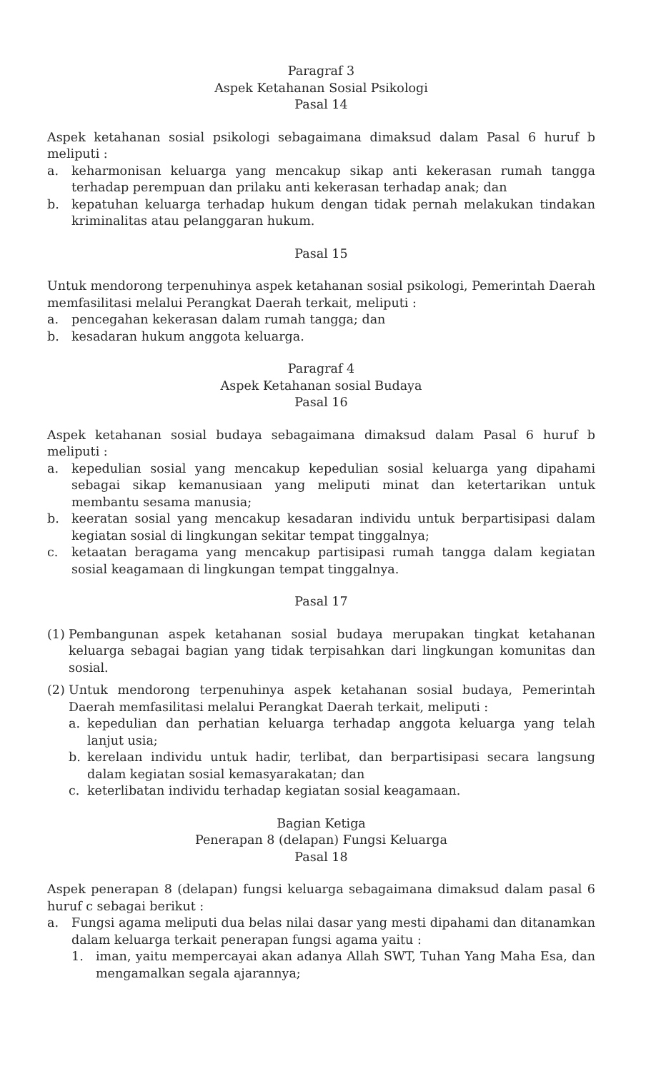Paragraf 3
Aspek Ketahanan Sosial Psikologi
Pasal 14
Aspek ketahanan sosial psikologi sebagaimana dimaksud dalam Pasal 6 huruf b meliputi :
a. keharmonisan keluarga yang mencakup sikap anti kekerasan rumah tangga terhadap perempuan dan prilaku anti kekerasan terhadap anak; dan
b. kepatuhan keluarga terhadap hukum dengan tidak pernah melakukan tindakan kriminalitas atau pelanggaran hukum.
Pasal 15
Untuk mendorong terpenuhinya aspek ketahanan sosial psikologi, Pemerintah Daerah memfasilitasi melalui Perangkat Daerah terkait, meliputi :
a. pencegahan kekerasan dalam rumah tangga; dan
b. kesadaran hukum anggota keluarga.
Paragraf 4
Aspek Ketahanan sosial Budaya
Pasal 16
Aspek ketahanan sosial budaya sebagaimana dimaksud dalam Pasal 6 huruf b meliputi :
a. kepedulian sosial yang mencakup kepedulian sosial keluarga yang dipahami sebagai sikap kemanusiaan yang meliputi minat dan ketertarikan untuk membantu sesama manusia;
b. keeratan sosial yang mencakup kesadaran individu untuk berpartisipasi dalam kegiatan sosial di lingkungan sekitar tempat tinggalnya;
c. ketaatan beragama yang mencakup partisipasi rumah tangga dalam kegiatan sosial keagamaan di lingkungan tempat tinggalnya.
Pasal 17
(1) Pembangunan aspek ketahanan sosial budaya merupakan tingkat ketahanan keluarga sebagai bagian yang tidak terpisahkan dari lingkungan komunitas dan sosial.
(2) Untuk mendorong terpenuhinya aspek ketahanan sosial budaya, Pemerintah Daerah memfasilitasi melalui Perangkat Daerah terkait, meliputi :
a. kepedulian dan perhatian keluarga terhadap anggota keluarga yang telah lanjut usia;
b. kerelaan individu untuk hadir, terlibat, dan berpartisipasi secara langsung dalam kegiatan sosial kemasyarakatan; dan
c. keterlibatan individu terhadap kegiatan sosial keagamaan.
Bagian Ketiga
Penerapan 8 (delapan) Fungsi Keluarga
Pasal 18
Aspek penerapan 8 (delapan) fungsi keluarga sebagaimana dimaksud dalam pasal 6 huruf c sebagai berikut :
a. Fungsi agama meliputi dua belas nilai dasar yang mesti dipahami dan ditanamkan dalam keluarga terkait penerapan fungsi agama yaitu :
1. iman, yaitu mempercayai akan adanya Allah SWT, Tuhan Yang Maha Esa, dan mengamalkan segala ajarannya;